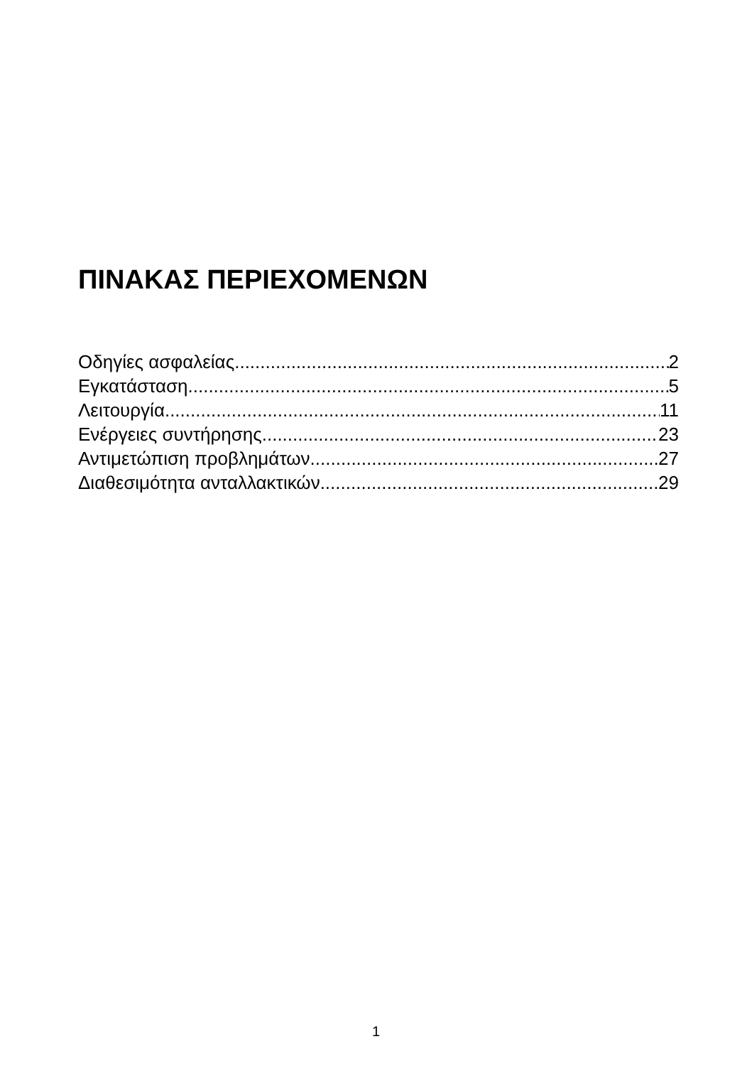ΠΙΝΑΚΑΣ ΠΕΡΙΕΧΟΜΕΝΩΝ
Οδηγίες ασφαλείας 2
Εγκατάσταση 5
Λειτουργία 11
Ενέργειες συντήρησης 23
Αντιμετώπιση προβλημάτων 27
Διαθεσιμότητα ανταλλακτικών 29
1